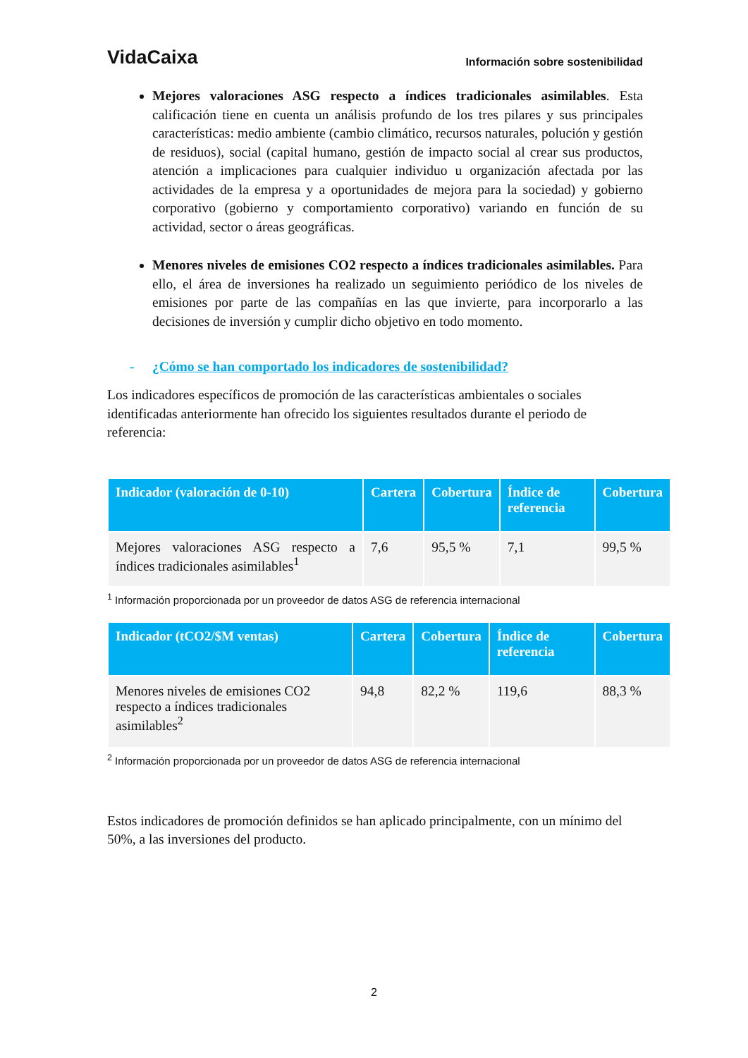VidaCaixa
Información sobre sostenibilidad
Mejores valoraciones ASG respecto a índices tradicionales asimilables. Esta calificación tiene en cuenta un análisis profundo de los tres pilares y sus principales características: medio ambiente (cambio climático, recursos naturales, polución y gestión de residuos), social (capital humano, gestión de impacto social al crear sus productos, atención a implicaciones para cualquier individuo u organización afectada por las actividades de la empresa y a oportunidades de mejora para la sociedad) y gobierno corporativo (gobierno y comportamiento corporativo) variando en función de su actividad, sector o áreas geográficas.
Menores niveles de emisiones CO2 respecto a índices tradicionales asimilables. Para ello, el área de inversiones ha realizado un seguimiento periódico de los niveles de emisiones por parte de las compañías en las que invierte, para incorporarlo a las decisiones de inversión y cumplir dicho objetivo en todo momento.
- ¿Cómo se han comportado los indicadores de sostenibilidad?
Los indicadores específicos de promoción de las características ambientales o sociales identificadas anteriormente han ofrecido los siguientes resultados durante el periodo de referencia:
| Indicador (valoración de 0-10) | Cartera | Cobertura | Índice de referencia | Cobertura |
| --- | --- | --- | --- | --- |
| Mejores valoraciones ASG respecto a índices tradicionales asimilables<sup>1</sup> | 7,6 | 95,5 % | 7,1 | 99,5 % |
<sup>1</sup> Información proporcionada por un proveedor de datos ASG de referencia internacional
| Indicador (tCO2/$M ventas) | Cartera | Cobertura | Índice de referencia | Cobertura |
| --- | --- | --- | --- | --- |
| Menores niveles de emisiones CO2 respecto a índices tradicionales asimilables<sup>2</sup> | 94,8 | 82,2 % | 119,6 | 88,3 % |
<sup>2</sup> Información proporcionada por un proveedor de datos ASG de referencia internacional
Estos indicadores de promoción definidos se han aplicado principalmente, con un mínimo del 50%, a las inversiones del producto.
2